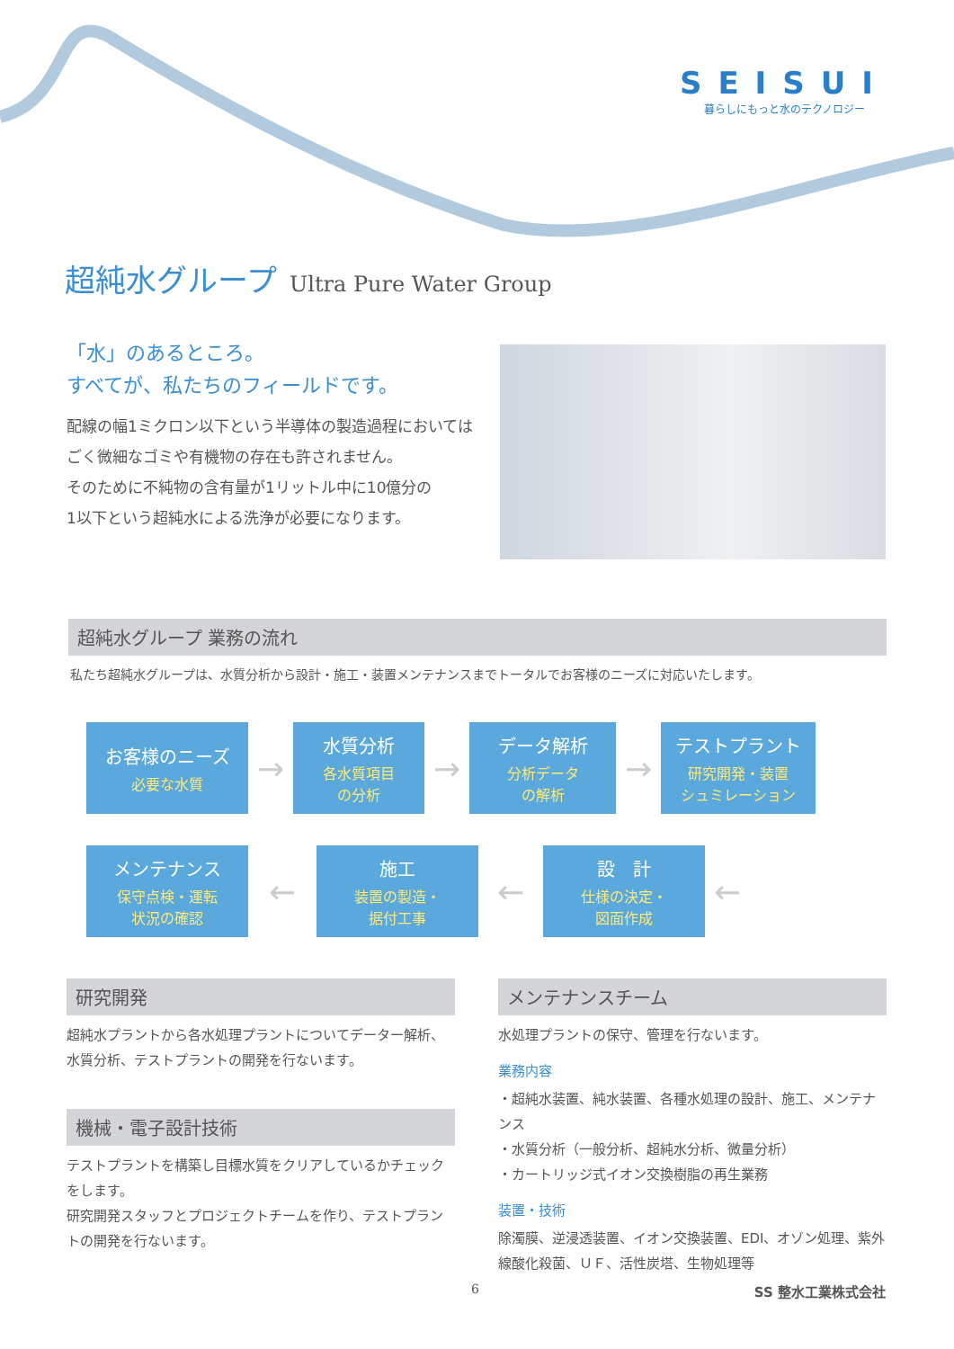SEISUI
暮らしにもっと水のテクノロジー
超純水グループ Ultra Pure Water Group
「水」のあるところ。
すべてが、私たちのフィールドです。
配線の幅1ミクロン以下という半導体の製造過程においては
ごく微細なゴミや有機物の存在も許されません。
そのために不純物の含有量が1リットル中に10億分の
1以下という超純水による洗浄が必要になります。
超純水グループ 業務の流れ
私たち超純水グループは、水質分析から設計・施工・装置メンテナンスまでトータルでお客様のニーズに対応いたします。
お客様のニーズ
必要な水質
→
水質分析
各水質項目
の分析
→
データ解析
分析データ
の解析
→
テストプラント
研究開発・装置
シュミレーション
メンテナンス
保守点検・運転
状況の確認
←
施工
装置の製造・
据付工事
←
設　計
仕様の決定・
図面作成
←
研究開発
超純水プラントから各水処理プラントについてデーター解析、水質分析、テストプラントの開発を行ないます。
機械・電子設計技術
テストプラントを構築し目標水質をクリアしているかチェックをします。
研究開発スタッフとプロジェクトチームを作り、テストプラントの開発を行ないます。
メンテナンスチーム
水処理プラントの保守、管理を行ないます。
業務内容
・超純水装置、純水装置、各種水処理の設計、施工、メンテナンス
・水質分析（一般分析、超純水分析、微量分析）
・カートリッジ式イオン交換樹脂の再生業務
装置・技術
除濁膜、逆浸透装置、イオン交換装置、EDI、オゾン処理、紫外線酸化殺菌、ＵＦ、活性炭塔、生物処理等
6 SS 整水工業株式会社